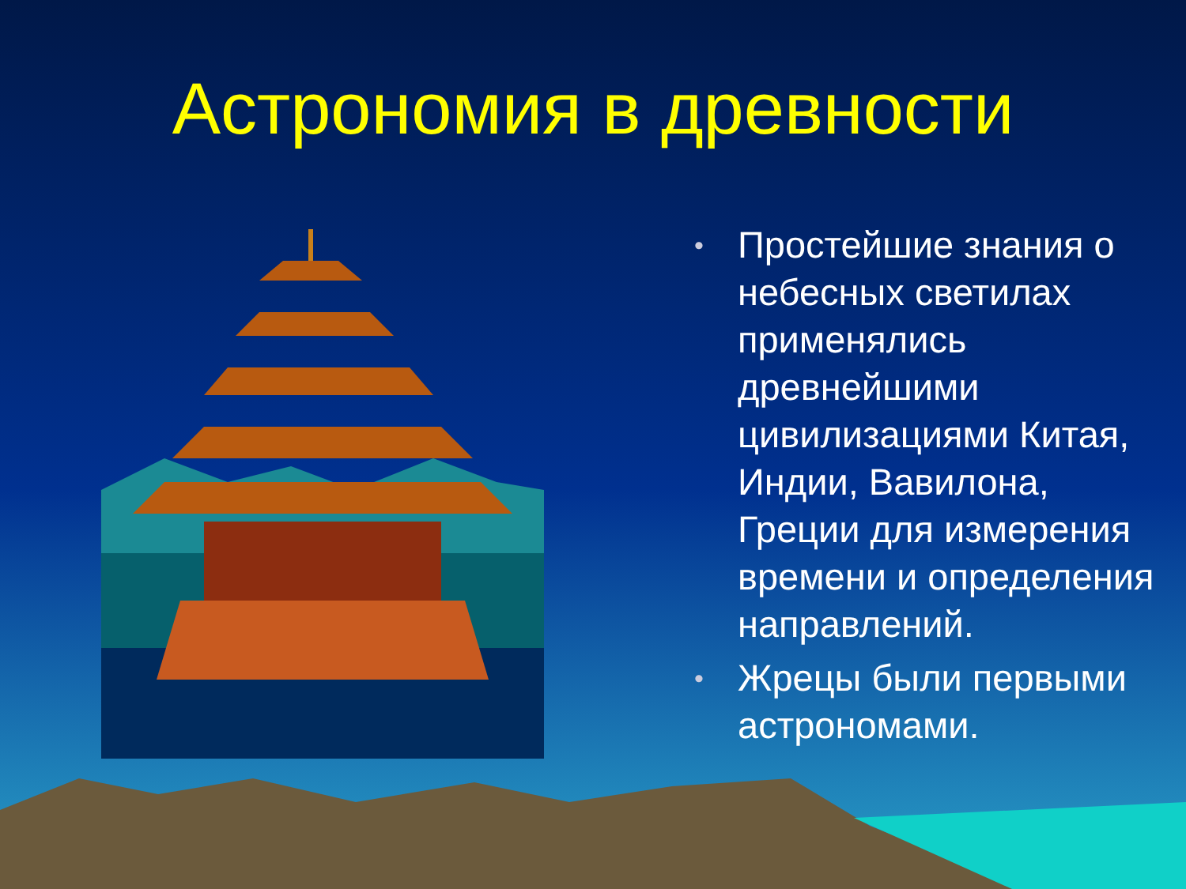Астрономия в древности
• Простейшие знания о небесных светилах применялись древнейшими цивилизациями Китая, Индии, Вавилона, Греции для измерения времени и определения направлений.
• Жрецы были первыми астрономами.